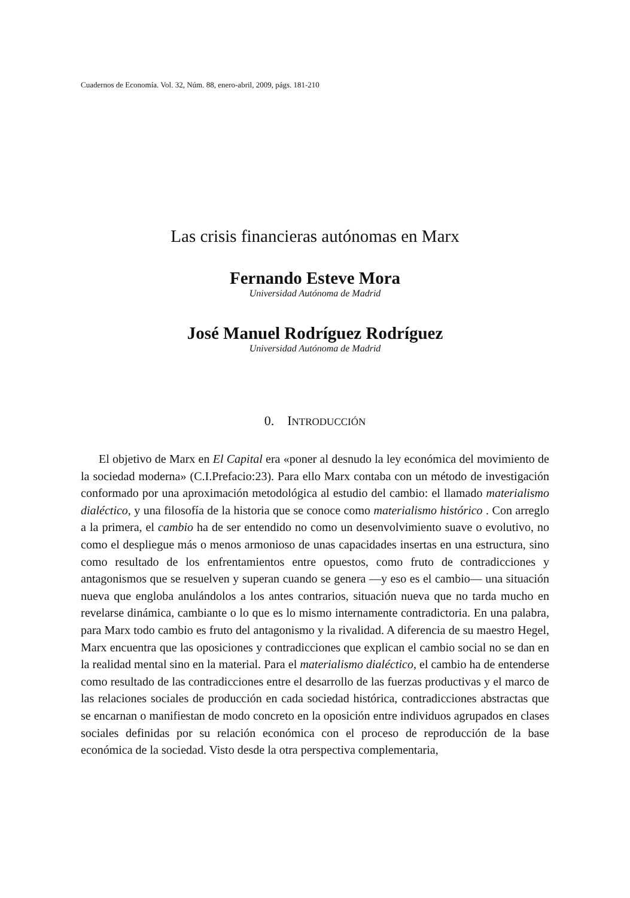Cuadernos de Economía. Vol. 32, Núm. 88, enero-abril, 2009, págs. 181-210
Las crisis financieras autónomas en Marx
Fernando Esteve Mora
Universidad Autónoma de Madrid
José Manuel Rodríguez Rodríguez
Universidad Autónoma de Madrid
0. INTRODUCCIÓN
El objetivo de Marx en El Capital era «poner al desnudo la ley económica del movimiento de la sociedad moderna» (C.I.Prefacio:23). Para ello Marx contaba con un método de investigación conformado por una aproximación metodológica al estudio del cambio: el llamado materialismo dialéctico, y una filosofía de la historia que se conoce como materialismo histórico . Con arreglo a la primera, el cambio ha de ser entendido no como un desenvolvimiento suave o evolutivo, no como el despliegue más o menos armonioso de unas capacidades insertas en una estructura, sino como resultado de los enfrentamientos entre opuestos, como fruto de contradicciones y antagonismos que se resuelven y superan cuando se genera —y eso es el cambio— una situación nueva que engloba anulándolos a los antes contrarios, situación nueva que no tarda mucho en revelarse dinámica, cambiante o lo que es lo mismo internamente contradictoria. En una palabra, para Marx todo cambio es fruto del antagonismo y la rivalidad. A diferencia de su maestro Hegel, Marx encuentra que las oposiciones y contradicciones que explican el cambio social no se dan en la realidad mental sino en la material. Para el materialismo dialéctico, el cambio ha de entenderse como resultado de las contradicciones entre el desarrollo de las fuerzas productivas y el marco de las relaciones sociales de producción en cada sociedad histórica, contradicciones abstractas que se encarnan o manifiestan de modo concreto en la oposición entre individuos agrupados en clases sociales definidas por su relación económica con el proceso de reproducción de la base económica de la sociedad. Visto desde la otra perspectiva complementaria,